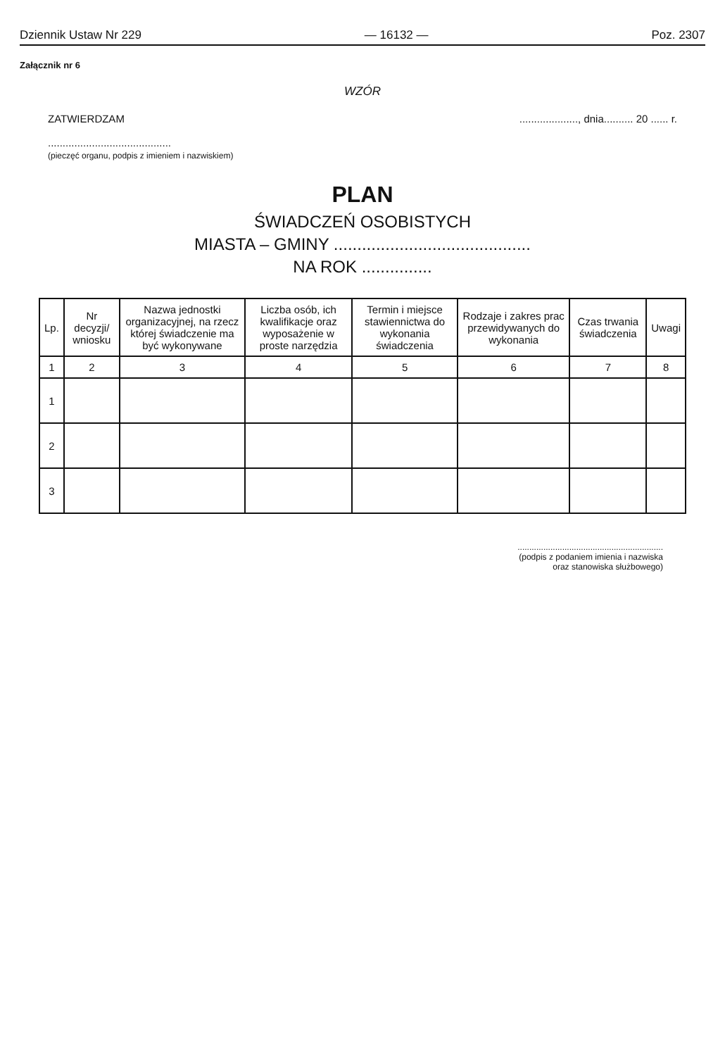Dziennik Ustaw Nr 229 — 16132 — Poz. 2307
Załącznik nr 6
WZÓR
ZATWIERDZAM
..........................................
(pieczęć organu, podpis z imieniem i nazwiskiem)
...................., dnia.......... 20 ...... r.
PLAN
ŚWIADCZEŃ OSOBISTYCH
MIASTA – GMINY ..........................................
NA ROK ...............
| Lp. | Nr decyzji/ wniosku | Nazwa jednostki organizacyjnej, na rzecz której świadczenie ma być wykonywane | Liczba osób, ich kwalifikacje oraz wyposażenie w proste narzędzia | Termin i miejsce stawiennictwa do wykonania świadczenia | Rodzaje i zakres prac przewidywanych do wykonania | Czas trwania świadczenia | Uwagi |
| --- | --- | --- | --- | --- | --- | --- | --- |
| 1 | 2 | 3 | 4 | 5 | 6 | 7 | 8 |
| 1 | | | | | | | |
| 2 | | | | | | | |
| 3 | | | | | | | |
..............................................................
(podpis z podaniem imienia i nazwiska
oraz stanowiska służbowego)